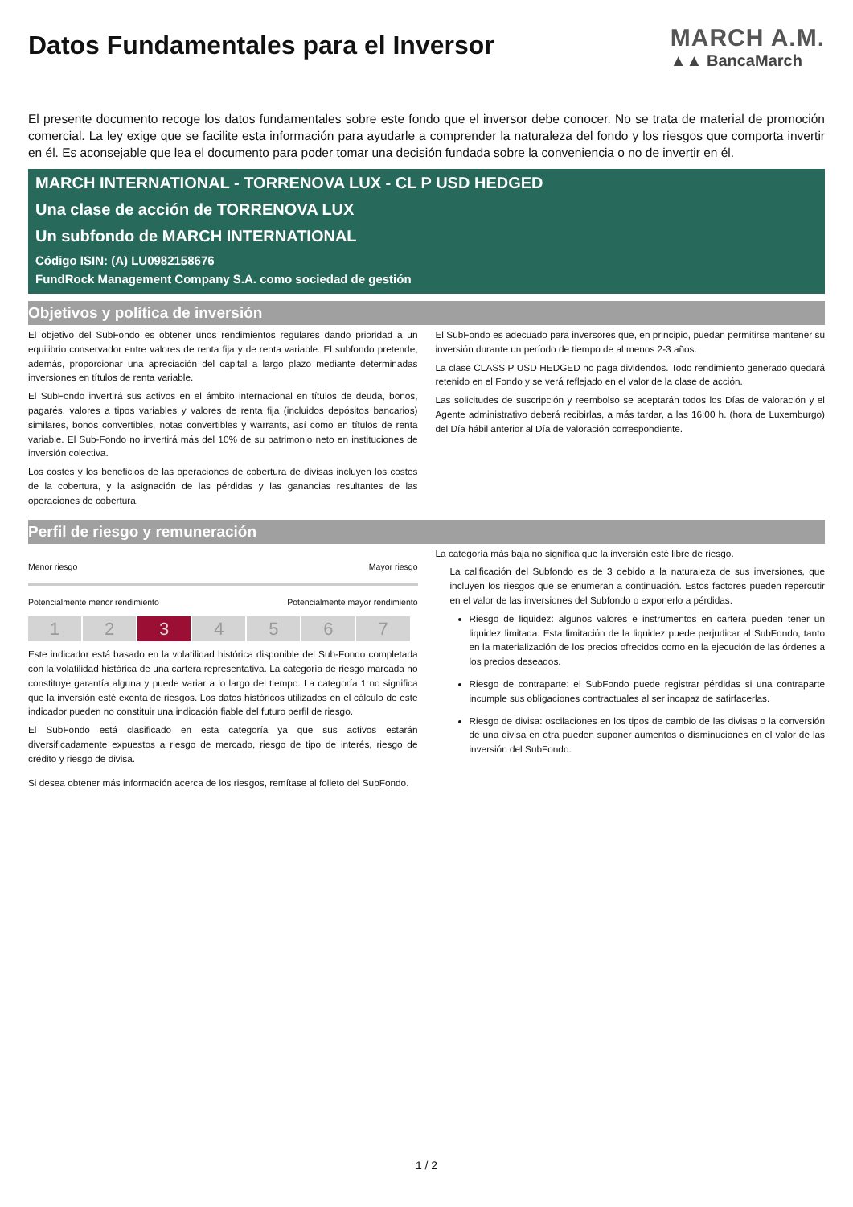Datos Fundamentales para el Inversor
MARCH A.M.
▲▲ BancaMarch
El presente documento recoge los datos fundamentales sobre este fondo que el inversor debe conocer. No se trata de material de promoción comercial. La ley exige que se facilite esta información para ayudarle a comprender la naturaleza del fondo y los riesgos que comporta invertir en él. Es aconsejable que lea el documento para poder tomar una decisión fundada sobre la conveniencia o no de invertir en él.
MARCH INTERNATIONAL - TORRENOVA LUX - CL P USD HEDGED
Una clase de acción de TORRENOVA LUX
Un subfondo de MARCH INTERNATIONAL
Código ISIN: (A) LU0982158676
FundRock Management Company S.A. como sociedad de gestión
Objetivos y política de inversión
El objetivo del SubFondo es obtener unos rendimientos regulares dando prioridad a un equilibrio conservador entre valores de renta fija y de renta variable. El subfondo pretende, además, proporcionar una apreciación del capital a largo plazo mediante determinadas inversiones en títulos de renta variable.
El SubFondo invertirá sus activos en el ámbito internacional en títulos de deuda, bonos, pagarés, valores a tipos variables y valores de renta fija (incluidos depósitos bancarios) similares, bonos convertibles, notas convertibles y warrants, así como en títulos de renta variable. El Sub-Fondo no invertirá más del 10% de su patrimonio neto en instituciones de inversión colectiva.
Los costes y los beneficios de las operaciones de cobertura de divisas incluyen los costes de la cobertura, y la asignación de las pérdidas y las ganancias resultantes de las operaciones de cobertura.
El SubFondo es adecuado para inversores que, en principio, puedan permitirse mantener su inversión durante un período de tiempo de al menos 2-3 años.
La clase CLASS P USD HEDGED no paga dividendos. Todo rendimiento generado quedará retenido en el Fondo y se verá reflejado en el valor de la clase de acción.
Las solicitudes de suscripción y reembolso se aceptarán todos los Días de valoración y el Agente administrativo deberá recibirlas, a más tardar, a las 16:00 h. (hora de Luxemburgo) del Día hábil anterior al Día de valoración correspondiente.
Perfil de riesgo y remuneración
Menor riesgo Mayor riesgo
Potencialmente menor rendimiento Potencialmente mayor rendimiento
1 2 3 4 5 6 7
Este indicador está basado en la volatilidad histórica disponible del Sub-Fondo completada con la volatilidad histórica de una cartera representativa. La categoría de riesgo marcada no constituye garantía alguna y puede variar a lo largo del tiempo. La categoría 1 no significa que la inversión esté exenta de riesgos. Los datos históricos utilizados en el cálculo de este indicador pueden no constituir una indicación fiable del futuro perfil de riesgo.
El SubFondo está clasificado en esta categoría ya que sus activos estarán diversificadamente expuestos a riesgo de mercado, riesgo de tipo de interés, riesgo de crédito y riesgo de divisa.
Si desea obtener más información acerca de los riesgos, remítase al folleto del SubFondo.
La categoría más baja no significa que la inversión esté libre de riesgo.
La calificación del Subfondo es de 3 debido a la naturaleza de sus inversiones, que incluyen los riesgos que se enumeran a continuación. Estos factores pueden repercutir en el valor de las inversiones del Subfondo o exponerlo a pérdidas.
Riesgo de liquidez: algunos valores e instrumentos en cartera pueden tener un liquidez limitada. Esta limitación de la liquidez puede perjudicar al SubFondo, tanto en la materialización de los precios ofrecidos como en la ejecución de las órdenes a los precios deseados.
Riesgo de contraparte: el SubFondo puede registrar pérdidas si una contraparte incumple sus obligaciones contractuales al ser incapaz de satirfacerlas.
Riesgo de divisa: oscilaciones en los tipos de cambio de las divisas o la conversión de una divisa en otra pueden suponer aumentos o disminuciones en el valor de las inversión del SubFondo.
1 / 2